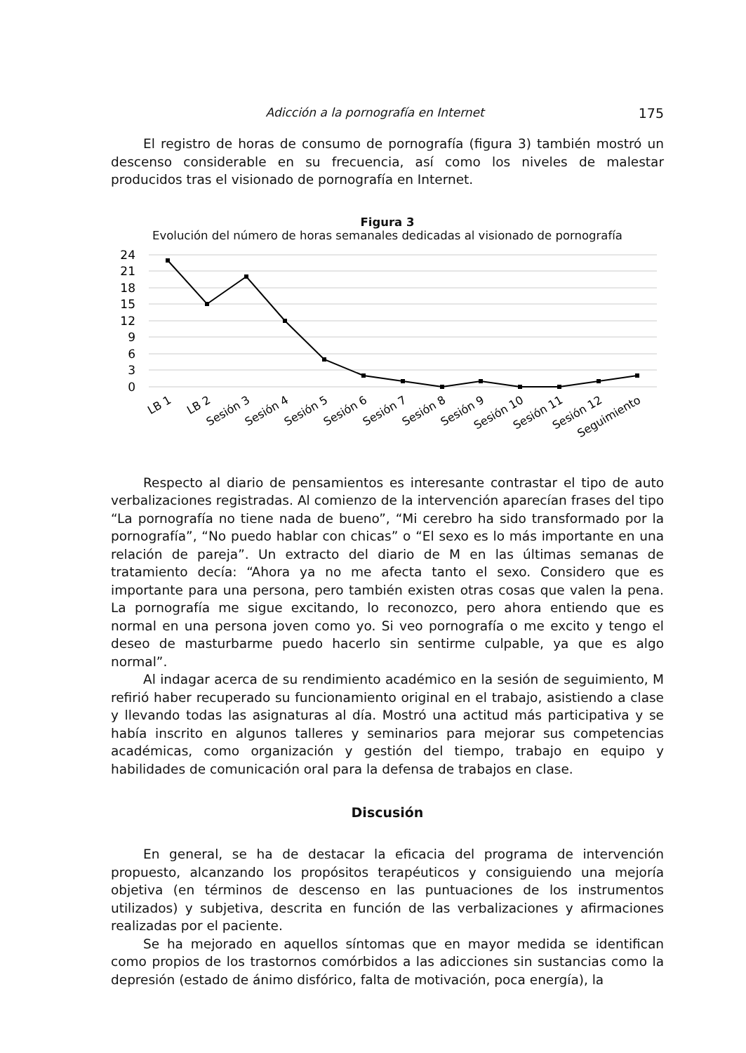Adicción a la pornografía en Internet 175
El registro de horas de consumo de pornografía (figura 3) también mostró un descenso considerable en su frecuencia, así como los niveles de malestar producidos tras el visionado de pornografía en Internet.
Figura 3
Evolución del número de horas semanales dedicadas al visionado de pornografía
24
21
18
15
12
9
6
3
0
LB 1
LB 2
Sesión 3
Sesión 4
Sesión 5
Sesión 6
Sesión 7
Sesión 8
Sesión 9
Sesión 10
Sesión 11
Sesión 12
Seguimiento
Respecto al diario de pensamientos es interesante contrastar el tipo de auto verbalizaciones registradas. Al comienzo de la intervención aparecían frases del tipo “La pornografía no tiene nada de bueno”, “Mi cerebro ha sido transformado por la pornografía”, “No puedo hablar con chicas” o “El sexo es lo más importante en una relación de pareja”. Un extracto del diario de M en las últimas semanas de tratamiento decía: “Ahora ya no me afecta tanto el sexo. Considero que es importante para una persona, pero también existen otras cosas que valen la pena. La pornografía me sigue excitando, lo reconozco, pero ahora entiendo que es normal en una persona joven como yo. Si veo pornografía o me excito y tengo el deseo de masturbarme puedo hacerlo sin sentirme culpable, ya que es algo normal”.
Al indagar acerca de su rendimiento académico en la sesión de seguimiento, M refirió haber recuperado su funcionamiento original en el trabajo, asistiendo a clase y llevando todas las asignaturas al día. Mostró una actitud más participativa y se había inscrito en algunos talleres y seminarios para mejorar sus competencias académicas, como organización y gestión del tiempo, trabajo en equipo y habilidades de comunicación oral para la defensa de trabajos en clase.
Discusión
En general, se ha de destacar la eficacia del programa de intervención propuesto, alcanzando los propósitos terapéuticos y consiguiendo una mejoría objetiva (en términos de descenso en las puntuaciones de los instrumentos utilizados) y subjetiva, descrita en función de las verbalizaciones y afirmaciones realizadas por el paciente.
Se ha mejorado en aquellos síntomas que en mayor medida se identifican como propios de los trastornos comórbidos a las adicciones sin sustancias como la depresión (estado de ánimo disfórico, falta de motivación, poca energía), la